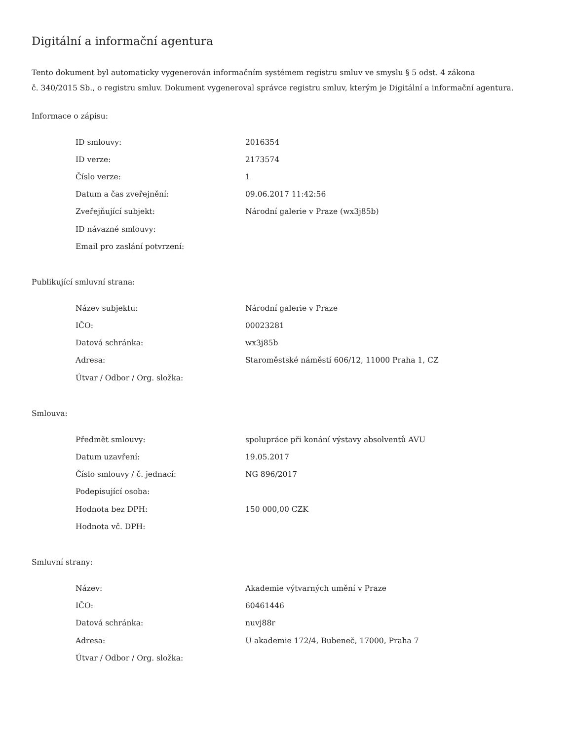Digitální a informační agentura
Tento dokument byl automaticky vygenerován informačním systémem registru smluv ve smyslu § 5 odst. 4 zákona
č. 340/2015 Sb., o registru smluv. Dokument vygeneroval správce registru smluv, kterým je Digitální a informační agentura.
Informace o zápisu:
| ID smlouvy: | 2016354 |
| ID verze: | 2173574 |
| Číslo verze: | 1 |
| Datum a čas zveřejnění: | 09.06.2017 11:42:56 |
| Zveřejňující subjekt: | Národní galerie v Praze (wx3j85b) |
| ID návazné smlouvy: | |
| Email pro zaslání potvrzení: | |
Publikující smluvní strana:
| Název subjektu: | Národní galerie v Praze |
| IČO: | 00023281 |
| Datová schránka: | wx3j85b |
| Adresa: | Staroměstské náměstí 606/12, 11000 Praha 1, CZ |
| Útvar / Odbor / Org. složka: | |
Smlouva:
| Předmět smlouvy: | spolupráce při konání výstavy absolventů AVU |
| Datum uzavření: | 19.05.2017 |
| Číslo smlouvy / č. jednací: | NG 896/2017 |
| Podepisující osoba: | |
| Hodnota bez DPH: | 150 000,00 CZK |
| Hodnota vč. DPH: | |
Smluvní strany:
| Název: | Akademie výtvarných umění v Praze |
| IČO: | 60461446 |
| Datová schránka: | nuvj88r |
| Adresa: | U akademie 172/4, Bubeneč, 17000, Praha 7 |
| Útvar / Odbor / Org. složka: | |